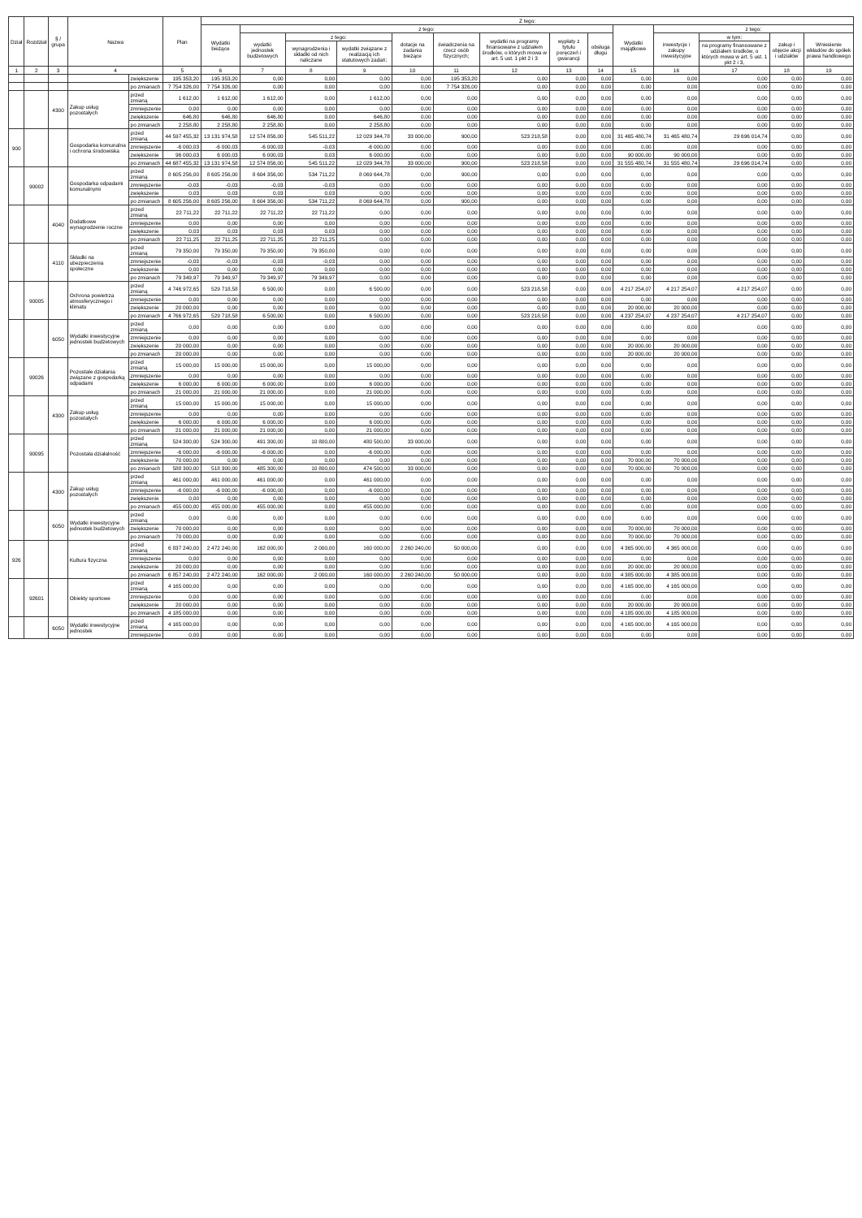| Dział | Rozdział | § / grupa | Nazwa | | Plan | Z tego: | | | | | | | | | | | | | |
| --- | --- | --- | --- | --- | --- | --- | --- | --- | --- | --- | --- | --- | --- | --- | --- | --- | --- | --- | --- |
| | | | | | | Wydatki bieżące | z tego: | | | | | | | | Wydatki majątkowe | z tego: | | | |
| | | | | | | | wydatki jednostek budżetowych | z tego: | | dotacje na zadania bieżące | świadczenia na rzecz osób fizycznych; | wydatki na programy finansowane z udziałem środków, o których mowa w art. 5 ust. 1 pkt 2 i 3 | wypłaty z tytułu poręczeń i gwarancji | obsługa długu | | inwestycje i zakupy inwestycyjne | w tym: | zakup i objęcie akcji i udziałów | Wniesienie wkładów do spółek prawa handlowego |
| | | | | | | | | wynagrodzenia i składki od nich naliczane | wydatki związane z realizacją ich statutowych zadań; | | | | | | | | na programy finansowane z udziałem środków, o których mowa w art. 5 ust. 1 pkt 2 i 3, | | |
| 1 | 2 | 3 | 4 | | 5 | 6 | 7 | 8 | 9 | 10 | 11 | 12 | 13 | 14 | 15 | 16 | 17 | 18 | 19 |
| | | | | zwiększenie | 195 353,20 | 195 353,20 | 0,00 | 0,00 | 0,00 | 0,00 | 195 353,20 | 0,00 | 0,00 | 0,00 | 0,00 | 0,00 | 0,00 | 0,00 | 0,00 |
| | | | | po zmianach | 7 754 326,00 | 7 754 326,00 | 0,00 | 0,00 | 0,00 | 0,00 | 7 754 326,00 | 0,00 | 0,00 | 0,00 | 0,00 | 0,00 | 0,00 | 0,00 | 0,00 |
| | | 4300 | Zakup usług pozostałych | przed zmianą | 1 612,00 | 1 612,00 | 1 612,00 | 0,00 | 1 612,00 | 0,00 | 0,00 | 0,00 | 0,00 | 0,00 | 0,00 | 0,00 | 0,00 | 0,00 | 0,00 |
| | | | | zmniejszenie | 0,00 | 0,00 | 0,00 | 0,00 | 0,00 | 0,00 | 0,00 | 0,00 | 0,00 | 0,00 | 0,00 | 0,00 | 0,00 | 0,00 | 0,00 |
| | | | | zwiększenie | 646,80 | 646,80 | 646,80 | 0,00 | 646,80 | 0,00 | 0,00 | 0,00 | 0,00 | 0,00 | 0,00 | 0,00 | 0,00 | 0,00 | 0,00 |
| | | | | po zmianach | 2 258,80 | 2 258,80 | 2 258,80 | 0,00 | 2 258,80 | 0,00 | 0,00 | 0,00 | 0,00 | 0,00 | 0,00 | 0,00 | 0,00 | 0,00 | 0,00 |
| 900 | | | Gospodarka komunalna i ochrona środowiska | przed zmianą | 44 597 455,32 | 13 131 974,58 | 12 574 856,00 | 545 511,22 | 12 029 344,78 | 33 000,00 | 900,00 | 523 218,58 | 0,00 | 0,00 | 31 465 480,74 | 31 465 480,74 | 29 696 014,74 | 0,00 | 0,00 |
| | | | | zmniejszenie | -6 000,03 | -6 000,03 | -6 000,03 | -0,03 | -6 000,00 | 0,00 | 0,00 | 0,00 | 0,00 | 0,00 | 0,00 | 0,00 | 0,00 | 0,00 | 0,00 |
| | | | | zwiększenie | 96 000,03 | 6 000,03 | 6 000,03 | 0,03 | 6 000,00 | 0,00 | 0,00 | 0,00 | 0,00 | 0,00 | 90 000,00 | 90 000,00 | 0,00 | 0,00 | 0,00 |
| | | | | po zmianach | 44 687 455,32 | 13 131 974,58 | 12 574 856,00 | 545 511,22 | 12 029 344,78 | 33 000,00 | 900,00 | 523 218,58 | 0,00 | 0,00 | 31 555 480,74 | 31 555 480,74 | 29 696 014,74 | 0,00 | 0,00 |
| | 90002 | | Gospodarka odpadami komunalnymi | przed zmianą | 8 605 256,00 | 8 605 256,00 | 8 604 356,00 | 534 711,22 | 8 069 644,78 | 0,00 | 900,00 | 0,00 | 0,00 | 0,00 | 0,00 | 0,00 | 0,00 | 0,00 | 0,00 |
| | | | | zmniejszenie | -0,03 | -0,03 | -0,03 | -0,03 | 0,00 | 0,00 | 0,00 | 0,00 | 0,00 | 0,00 | 0,00 | 0,00 | 0,00 | 0,00 | 0,00 |
| | | | | zwiększenie | 0,03 | 0,03 | 0,03 | 0,03 | 0,00 | 0,00 | 0,00 | 0,00 | 0,00 | 0,00 | 0,00 | 0,00 | 0,00 | 0,00 | 0,00 |
| | | | | po zmianach | 8 605 256,00 | 8 605 256,00 | 8 604 356,00 | 534 711,22 | 8 069 644,78 | 0,00 | 900,00 | 0,00 | 0,00 | 0,00 | 0,00 | 0,00 | 0,00 | 0,00 | 0,00 |
| | | 4040 | Dodatkowe wynagrodzenie roczne | przed zmianą | 22 711,22 | 22 711,22 | 22 711,22 | 22 711,22 | 0,00 | 0,00 | 0,00 | 0,00 | 0,00 | 0,00 | 0,00 | 0,00 | 0,00 | 0,00 | 0,00 |
| | | | | zmniejszenie | 0,00 | 0,00 | 0,00 | 0,00 | 0,00 | 0,00 | 0,00 | 0,00 | 0,00 | 0,00 | 0,00 | 0,00 | 0,00 | 0,00 | 0,00 |
| | | | | zwiększenie | 0,03 | 0,03 | 0,03 | 0,03 | 0,00 | 0,00 | 0,00 | 0,00 | 0,00 | 0,00 | 0,00 | 0,00 | 0,00 | 0,00 | 0,00 |
| | | | | po zmianach | 22 711,25 | 22 711,25 | 22 711,25 | 22 711,25 | 0,00 | 0,00 | 0,00 | 0,00 | 0,00 | 0,00 | 0,00 | 0,00 | 0,00 | 0,00 | 0,00 |
| | | 4110 | Składki na ubezpieczenia społeczne | przed zmianą | 79 350,00 | 79 350,00 | 79 350,00 | 79 350,00 | 0,00 | 0,00 | 0,00 | 0,00 | 0,00 | 0,00 | 0,00 | 0,00 | 0,00 | 0,00 | 0,00 |
| | | | | zmniejszenie | -0,03 | -0,03 | -0,03 | -0,03 | 0,00 | 0,00 | 0,00 | 0,00 | 0,00 | 0,00 | 0,00 | 0,00 | 0,00 | 0,00 | 0,00 |
| | | | | zwiększenie | 0,00 | 0,00 | 0,00 | 0,00 | 0,00 | 0,00 | 0,00 | 0,00 | 0,00 | 0,00 | 0,00 | 0,00 | 0,00 | 0,00 | 0,00 |
| | | | | po zmianach | 79 349,97 | 79 349,97 | 79 349,97 | 79 349,97 | 0,00 | 0,00 | 0,00 | 0,00 | 0,00 | 0,00 | 0,00 | 0,00 | 0,00 | 0,00 | 0,00 |
| | 90005 | | Ochrona powietrza atmosferycznego i klimatu | przed zmianą | 4 746 972,65 | 529 718,58 | 6 500,00 | 0,00 | 6 500,00 | 0,00 | 0,00 | 523 218,58 | 0,00 | 0,00 | 4 217 254,07 | 4 217 254,07 | 4 217 254,07 | 0,00 | 0,00 |
| | | | | zmniejszenie | 0,00 | 0,00 | 0,00 | 0,00 | 0,00 | 0,00 | 0,00 | 0,00 | 0,00 | 0,00 | 0,00 | 0,00 | 0,00 | 0,00 | 0,00 |
| | | | | zwiększenie | 20 000,00 | 0,00 | 0,00 | 0,00 | 0,00 | 0,00 | 0,00 | 0,00 | 0,00 | 0,00 | 20 000,00 | 20 000,00 | 0,00 | 0,00 | 0,00 |
| | | | | po zmianach | 4 766 972,65 | 529 718,58 | 6 500,00 | 0,00 | 6 500,00 | 0,00 | 0,00 | 523 218,58 | 0,00 | 0,00 | 4 237 254,07 | 4 237 254,07 | 4 217 254,07 | 0,00 | 0,00 |
| | | 6050 | Wydatki inwestycyjne jednostek budżetowych | przed zmianą | 0,00 | 0,00 | 0,00 | 0,00 | 0,00 | 0,00 | 0,00 | 0,00 | 0,00 | 0,00 | 0,00 | 0,00 | 0,00 | 0,00 | 0,00 |
| | | | | zmniejszenie | 0,00 | 0,00 | 0,00 | 0,00 | 0,00 | 0,00 | 0,00 | 0,00 | 0,00 | 0,00 | 0,00 | 0,00 | 0,00 | 0,00 | 0,00 |
| | | | | zwiększenie | 20 000,00 | 0,00 | 0,00 | 0,00 | 0,00 | 0,00 | 0,00 | 0,00 | 0,00 | 0,00 | 20 000,00 | 20 000,00 | 0,00 | 0,00 | 0,00 |
| | | | | po zmianach | 20 000,00 | 0,00 | 0,00 | 0,00 | 0,00 | 0,00 | 0,00 | 0,00 | 0,00 | 0,00 | 20 000,00 | 20 000,00 | 0,00 | 0,00 | 0,00 |
| | 90026 | | Pozostałe działania związane z gospodarką odpadami | przed zmianą | 15 000,00 | 15 000,00 | 15 000,00 | 0,00 | 15 000,00 | 0,00 | 0,00 | 0,00 | 0,00 | 0,00 | 0,00 | 0,00 | 0,00 | 0,00 | 0,00 |
| | | | | zmniejszenie | 0,00 | 0,00 | 0,00 | 0,00 | 0,00 | 0,00 | 0,00 | 0,00 | 0,00 | 0,00 | 0,00 | 0,00 | 0,00 | 0,00 | 0,00 |
| | | | | zwiększenie | 6 000,00 | 6 000,00 | 6 000,00 | 0,00 | 6 000,00 | 0,00 | 0,00 | 0,00 | 0,00 | 0,00 | 0,00 | 0,00 | 0,00 | 0,00 | 0,00 |
| | | | | po zmianach | 21 000,00 | 21 000,00 | 21 000,00 | 0,00 | 21 000,00 | 0,00 | 0,00 | 0,00 | 0,00 | 0,00 | 0,00 | 0,00 | 0,00 | 0,00 | 0,00 |
| | | 4300 | Zakup usług pozostałych | przed zmianą | 15 000,00 | 15 000,00 | 15 000,00 | 0,00 | 15 000,00 | 0,00 | 0,00 | 0,00 | 0,00 | 0,00 | 0,00 | 0,00 | 0,00 | 0,00 | 0,00 |
| | | | | zmniejszenie | 0,00 | 0,00 | 0,00 | 0,00 | 0,00 | 0,00 | 0,00 | 0,00 | 0,00 | 0,00 | 0,00 | 0,00 | 0,00 | 0,00 | 0,00 |
| | | | | zwiększenie | 6 000,00 | 6 000,00 | 6 000,00 | 0,00 | 6 000,00 | 0,00 | 0,00 | 0,00 | 0,00 | 0,00 | 0,00 | 0,00 | 0,00 | 0,00 | 0,00 |
| | | | | po zmianach | 21 000,00 | 21 000,00 | 21 000,00 | 0,00 | 21 000,00 | 0,00 | 0,00 | 0,00 | 0,00 | 0,00 | 0,00 | 0,00 | 0,00 | 0,00 | 0,00 |
| | 90095 | | Pozostała działalność | przed zmianą | 524 300,00 | 524 300,00 | 491 300,00 | 10 800,00 | 480 500,00 | 33 000,00 | 0,00 | 0,00 | 0,00 | 0,00 | 0,00 | 0,00 | 0,00 | 0,00 | 0,00 |
| | | | | zmniejszenie | -6 000,00 | -6 000,00 | -6 000,00 | 0,00 | -6 000,00 | 0,00 | 0,00 | 0,00 | 0,00 | 0,00 | 0,00 | 0,00 | 0,00 | 0,00 | 0,00 |
| | | | | zwiększenie | 70 000,00 | 0,00 | 0,00 | 0,00 | 0,00 | 0,00 | 0,00 | 0,00 | 0,00 | 0,00 | 70 000,00 | 70 000,00 | 0,00 | 0,00 | 0,00 |
| | | | | po zmianach | 588 300,00 | 518 300,00 | 485 300,00 | 10 800,00 | 474 500,00 | 33 000,00 | 0,00 | 0,00 | 0,00 | 0,00 | 70 000,00 | 70 000,00 | 0,00 | 0,00 | 0,00 |
| | | 4300 | Zakup usług pozostałych | przed zmianą | 461 000,00 | 461 000,00 | 461 000,00 | 0,00 | 461 000,00 | 0,00 | 0,00 | 0,00 | 0,00 | 0,00 | 0,00 | 0,00 | 0,00 | 0,00 | 0,00 |
| | | | | zmniejszenie | -6 000,00 | -6 000,00 | -6 000,00 | 0,00 | -6 000,00 | 0,00 | 0,00 | 0,00 | 0,00 | 0,00 | 0,00 | 0,00 | 0,00 | 0,00 | 0,00 |
| | | | | zwiększenie | 0,00 | 0,00 | 0,00 | 0,00 | 0,00 | 0,00 | 0,00 | 0,00 | 0,00 | 0,00 | 0,00 | 0,00 | 0,00 | 0,00 | 0,00 |
| | | | | po zmianach | 455 000,00 | 455 000,00 | 455 000,00 | 0,00 | 455 000,00 | 0,00 | 0,00 | 0,00 | 0,00 | 0,00 | 0,00 | 0,00 | 0,00 | 0,00 | 0,00 |
| | | 6050 | Wydatki inwestycyjne jednostek budżetowych | przed zmianą | 0,00 | 0,00 | 0,00 | 0,00 | 0,00 | 0,00 | 0,00 | 0,00 | 0,00 | 0,00 | 0,00 | 0,00 | 0,00 | 0,00 | 0,00 |
| | | | | zwiększenie | 70 000,00 | 0,00 | 0,00 | 0,00 | 0,00 | 0,00 | 0,00 | 0,00 | 0,00 | 0,00 | 70 000,00 | 70 000,00 | 0,00 | 0,00 | 0,00 |
| | | | | po zmianach | 70 000,00 | 0,00 | 0,00 | 0,00 | 0,00 | 0,00 | 0,00 | 0,00 | 0,00 | 0,00 | 70 000,00 | 70 000,00 | 0,00 | 0,00 | 0,00 |
| 926 | | | Kultura fizyczna | przed zmianą | 6 837 240,00 | 2 472 240,00 | 162 000,00 | 2 000,00 | 160 000,00 | 2 260 240,00 | 50 000,00 | 0,00 | 0,00 | 0,00 | 4 365 000,00 | 4 365 000,00 | 0,00 | 0,00 | 0,00 |
| | | | | zmniejszenie | 0,00 | 0,00 | 0,00 | 0,00 | 0,00 | 0,00 | 0,00 | 0,00 | 0,00 | 0,00 | 0,00 | 0,00 | 0,00 | 0,00 | 0,00 |
| | | | | zwiększenie | 20 000,00 | 0,00 | 0,00 | 0,00 | 0,00 | 0,00 | 0,00 | 0,00 | 0,00 | 0,00 | 20 000,00 | 20 000,00 | 0,00 | 0,00 | 0,00 |
| | | | | po zmianach | 6 857 240,00 | 2 472 240,00 | 162 000,00 | 2 000,00 | 160 000,00 | 2 260 240,00 | 50 000,00 | 0,00 | 0,00 | 0,00 | 4 385 000,00 | 4 385 000,00 | 0,00 | 0,00 | 0,00 |
| | 92601 | | Obiekty sportowe | przed zmianą | 4 165 000,00 | 0,00 | 0,00 | 0,00 | 0,00 | 0,00 | 0,00 | 0,00 | 0,00 | 0,00 | 4 165 000,00 | 4 165 000,00 | 0,00 | 0,00 | 0,00 |
| | | | | zmniejszenie | 0,00 | 0,00 | 0,00 | 0,00 | 0,00 | 0,00 | 0,00 | 0,00 | 0,00 | 0,00 | 0,00 | 0,00 | 0,00 | 0,00 | 0,00 |
| | | | | zwiększenie | 20 000,00 | 0,00 | 0,00 | 0,00 | 0,00 | 0,00 | 0,00 | 0,00 | 0,00 | 0,00 | 20 000,00 | 20 000,00 | 0,00 | 0,00 | 0,00 |
| | | | | po zmianach | 4 185 000,00 | 0,00 | 0,00 | 0,00 | 0,00 | 0,00 | 0,00 | 0,00 | 0,00 | 0,00 | 4 185 000,00 | 4 185 000,00 | 0,00 | 0,00 | 0,00 |
| | | 6050 | Wydatki inwestycyjne jednostek | przed zmianą | 4 165 000,00 | 0,00 | 0,00 | 0,00 | 0,00 | 0,00 | 0,00 | 0,00 | 0,00 | 0,00 | 4 165 000,00 | 4 165 000,00 | 0,00 | 0,00 | 0,00 |
| | | | | zmniejszenie | 0,00 | 0,00 | 0,00 | 0,00 | 0,00 | 0,00 | 0,00 | 0,00 | 0,00 | 0,00 | 0,00 | 0,00 | 0,00 | 0,00 | 0,00 |